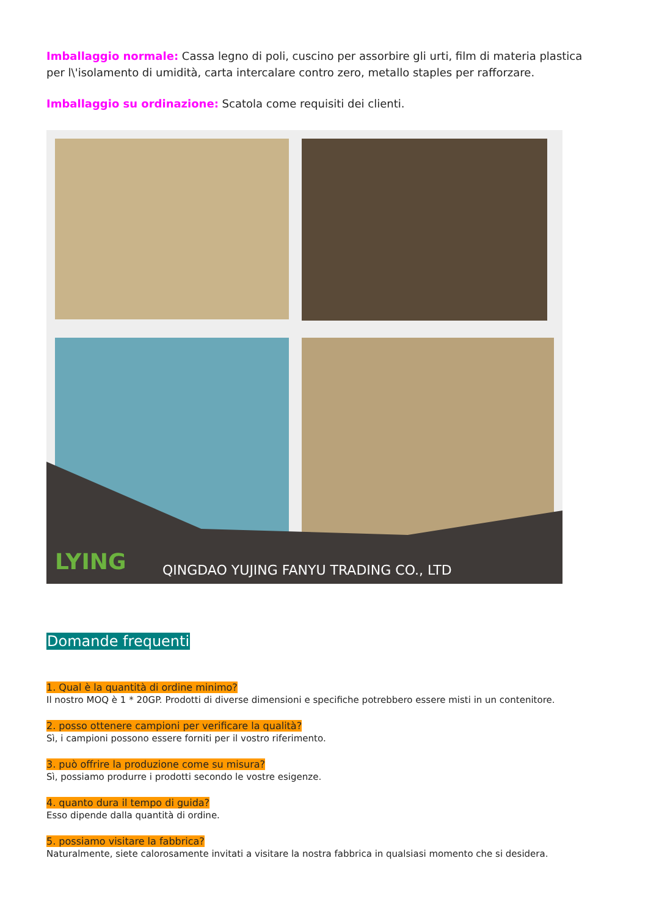Imballaggio normale: Cassa legno di poli, cuscino per assorbire gli urti, film di materia plastica per l\'isolamento di umidità, carta intercalare contro zero, metallo staples per rafforzare.
Imballaggio su ordinazione: Scatola come requisiti dei clienti.
LYING
QINGDAO YUJING FANYU TRADING CO., LTD
Domande frequenti
1. Qual è la quantità di ordine minimo?
Il nostro MOQ è 1 * 20GP. Prodotti di diverse dimensioni e specifiche potrebbero essere misti in un contenitore.
2. posso ottenere campioni per verificare la qualità?
Sì, i campioni possono essere forniti per il vostro riferimento.
3. può offrire la produzione come su misura?
Sì, possiamo produrre i prodotti secondo le vostre esigenze.
4. quanto dura il tempo di guida?
Esso dipende dalla quantità di ordine.
5. possiamo visitare la fabbrica?
Naturalmente, siete calorosamente invitati a visitare la nostra fabbrica in qualsiasi momento che si desidera.